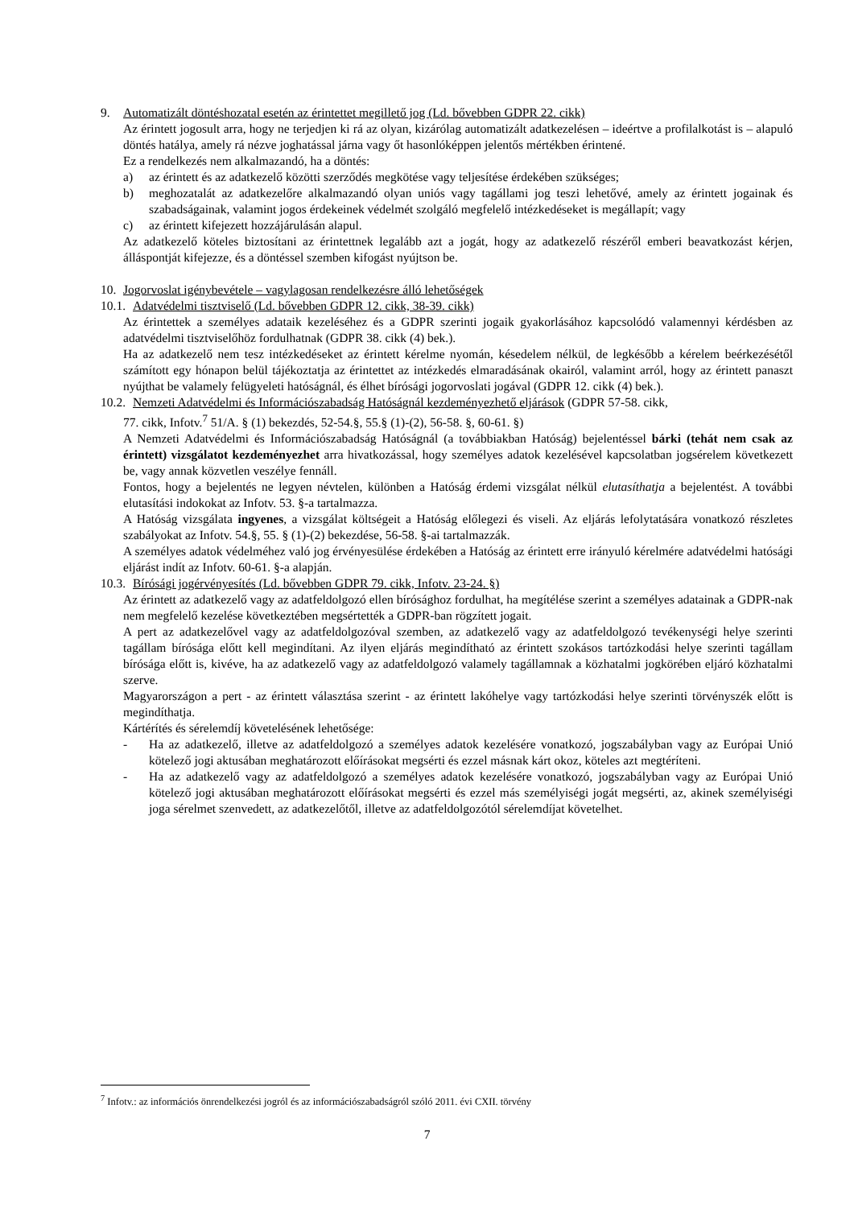9. Automatizált döntéshozatal esetén az érintettet megillető jog (Ld. bővebben GDPR 22. cikk)
Az érintett jogosult arra, hogy ne terjedjen ki rá az olyan, kizárólag automatizált adatkezelésen – ideértve a profilalkotást is – alapuló döntés hatálya, amely rá nézve joghatással járna vagy őt hasonlóképpen jelentős mértékben érintené.
Ez a rendelkezés nem alkalmazandó, ha a döntés:
a) az érintett és az adatkezelő közötti szerződés megkötése vagy teljesítése érdekében szükséges;
b) meghozatalát az adatkezelőre alkalmazandó olyan uniós vagy tagállami jog teszi lehetővé, amely az érintett jogainak és szabadságainak, valamint jogos érdekeinek védelmét szolgáló megfelelő intézkedéseket is megállapít; vagy
c) az érintett kifejezett hozzájárulásán alapul.
Az adatkezelő köteles biztosítani az érintettnek legalább azt a jogát, hogy az adatkezelő részéről emberi beavatkozást kérjen, álláspontját kifejezze, és a döntéssel szemben kifogást nyújtson be.
10. Jogorvoslat igénybevétele – vagylagosan rendelkezésre álló lehetőségek
10.1. Adatvédelmi tisztviselő (Ld. bővebben GDPR 12. cikk, 38-39. cikk)
Az érintettek a személyes adataik kezeléséhez és a GDPR szerinti jogaik gyakorlásához kapcsolódó valamennyi kérdésben az adatvédelmi tisztviselőhöz fordulhatnak (GDPR 38. cikk (4) bek.).
Ha az adatkezelő nem tesz intézkedéseket az érintett kérelme nyomán, késedelem nélkül, de legkésőbb a kérelem beérkezésétől számított egy hónapon belül tájékoztatja az érintettet az intézkedés elmaradásának okairól, valamint arról, hogy az érintett panaszt nyújthat be valamely felügyeleti hatóságnál, és élhet bírósági jogorvoslati jogával (GDPR 12. cikk (4) bek.).
10.2.
Nemzeti Adatvédelmi és Információszabadság Hatóságnál kezdeményezhető eljárások (GDPR 57-58. cikk,
77. cikk, Infotv.<sup>7</sup> 51/A. § (1) bekezdés, 52-54.§, 55.§ (1)-(2), 56-58. §, 60-61. §)
A Nemzeti Adatvédelmi és Információszabadság Hatóságnál (a továbbiakban Hatóság) bejelentéssel bárki (tehát nem csak az érintett) vizsgálatot kezdeményezhet arra hivatkozással, hogy személyes adatok kezelésével kapcsolatban jogsérelem következett be, vagy annak közvetlen veszélye fennáll.
Fontos, hogy a bejelentés ne legyen névtelen, különben a Hatóság érdemi vizsgálat nélkül elutasíthatja a bejelentést. A további elutasítási indokokat az Infotv. 53. §-a tartalmazza.
A Hatóság vizsgálata ingyenes, a vizsgálat költségeit a Hatóság előlegezi és viseli. Az eljárás lefolytatására vonatkozó részletes szabályokat az Infotv. 54.§, 55. § (1)-(2) bekezdése, 56-58. §-ai tartalmazzák.
A személyes adatok védelméhez való jog érvényesülése érdekében a Hatóság az érintett erre irányuló kérelmére adatvédelmi hatósági eljárást indít az Infotv. 60-61. §-a alapján.
10.3. Bírósági jogérvényesítés (Ld. bővebben GDPR 79. cikk, Infotv. 23-24. §)
Az érintett az adatkezelő vagy az adatfeldolgozó ellen bírósághoz fordulhat, ha megítélése szerint a személyes adatainak a GDPR-nak nem megfelelő kezelése következtében megsértették a GDPR-ban rögzített jogait.
A pert az adatkezelővel vagy az adatfeldolgozóval szemben, az adatkezelő vagy az adatfeldolgozó tevékenységi helye szerinti tagállam bírósága előtt kell megindítani. Az ilyen eljárás megindítható az érintett szokásos tartózkodási helye szerinti tagállam bírósága előtt is, kivéve, ha az adatkezelő vagy az adatfeldolgozó valamely tagállamnak a közhatalmi jogkörében eljáró közhatalmi szerve.
Magyarországon a pert - az érintett választása szerint - az érintett lakóhelye vagy tartózkodási helye szerinti törvényszék előtt is megindíthatja.
Kártérítés és sérelemdíj követelésének lehetősége:
- Ha az adatkezelő, illetve az adatfeldolgozó a személyes adatok kezelésére vonatkozó, jogszabályban vagy az Európai Unió kötelező jogi aktusában meghatározott előírásokat megsérti és ezzel másnak kárt okoz, köteles azt megtéríteni.
- Ha az adatkezelő vagy az adatfeldolgozó a személyes adatok kezelésére vonatkozó, jogszabályban vagy az Európai Unió kötelező jogi aktusában meghatározott előírásokat megsérti és ezzel más személyiségi jogát megsérti, az, akinek személyiségi joga sérelmet szenvedett, az adatkezelőtől, illetve az adatfeldolgozótól sérelemdíjat követelhet.
<sup>7</sup> Infotv.: az információs önrendelkezési jogról és az információszabadságról szóló 2011. évi CXII. törvény
7